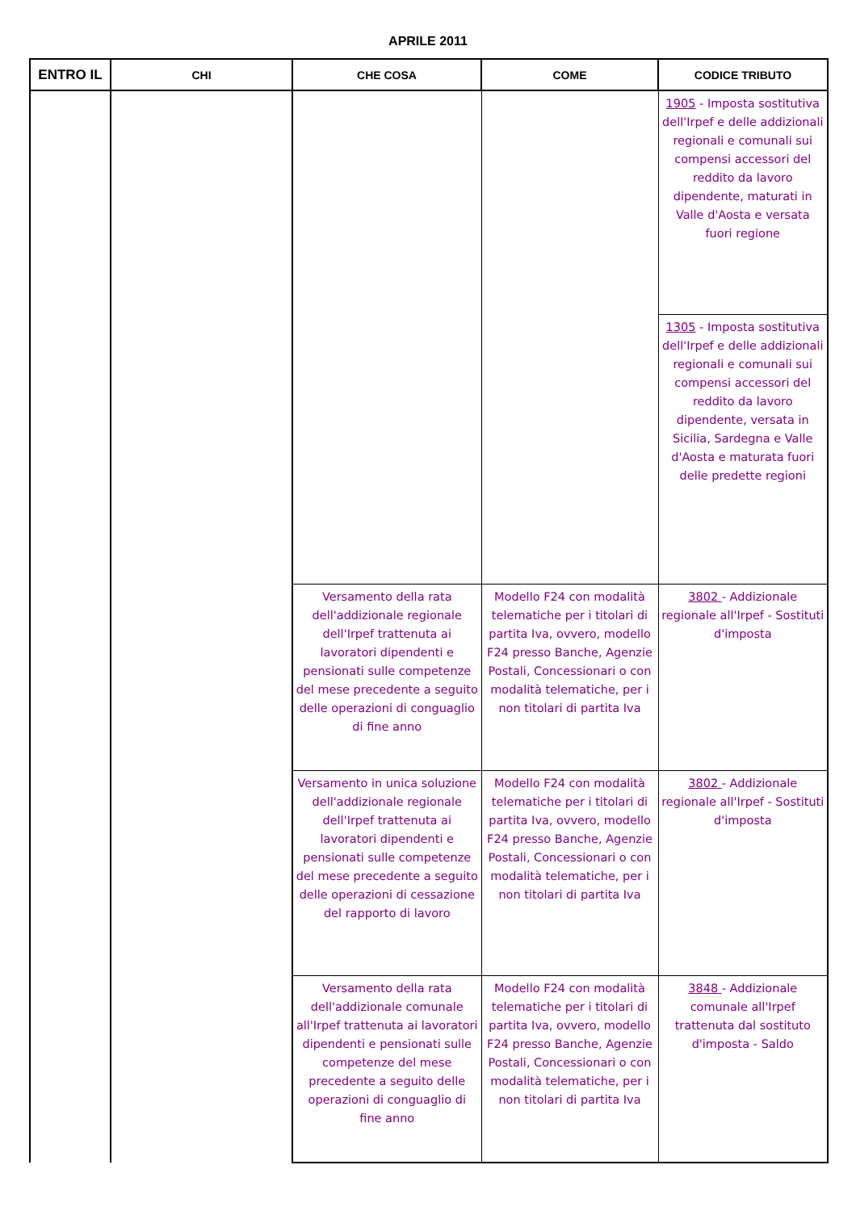APRILE 2011
| ENTRO IL | CHI | CHE COSA | COME | CODICE TRIBUTO |
| --- | --- | --- | --- | --- |
| | | | | 1905 - Imposta sostitutiva dell'Irpef e delle addizionali regionali e comunali sui compensi accessori del reddito da lavoro dipendente, maturati in Valle d'Aosta e versata fuori regione |
| | | | | 1305 - Imposta sostitutiva dell'Irpef e delle addizionali regionali e comunali sui compensi accessori del reddito da lavoro dipendente, versata in Sicilia, Sardegna e Valle d'Aosta e maturata fuori delle predette regioni |
| | | Versamento della rata dell'addizionale regionale dell'Irpef trattenuta ai lavoratori dipendenti e pensionati sulle competenze del mese precedente a seguito delle operazioni di conguaglio di fine anno | Modello F24 con modalità telematiche per i titolari di partita Iva, ovvero, modello F24 presso Banche, Agenzie Postali, Concessionari o con modalità telematiche, per i non titolari di partita Iva | 3802 - Addizionale regionale all'Irpef - Sostituti d'imposta |
| | | Versamento in unica soluzione dell'addizionale regionale dell'Irpef trattenuta ai lavoratori dipendenti e pensionati sulle competenze del mese precedente a seguito delle operazioni di cessazione del rapporto di lavoro | Modello F24 con modalità telematiche per i titolari di partita Iva, ovvero, modello F24 presso Banche, Agenzie Postali, Concessionari o con modalità telematiche, per i non titolari di partita Iva | 3802 - Addizionale regionale all'Irpef - Sostituti d'imposta |
| | | Versamento della rata dell'addizionale comunale all'Irpef trattenuta ai lavoratori dipendenti e pensionati sulle competenze del mese precedente a seguito delle operazioni di conguaglio di fine anno | Modello F24 con modalità telematiche per i titolari di partita Iva, ovvero, modello F24 presso Banche, Agenzie Postali, Concessionari o con modalità telematiche, per i non titolari di partita Iva | 3848 - Addizionale comunale all'Irpef trattenuta dal sostituto d'imposta - Saldo |